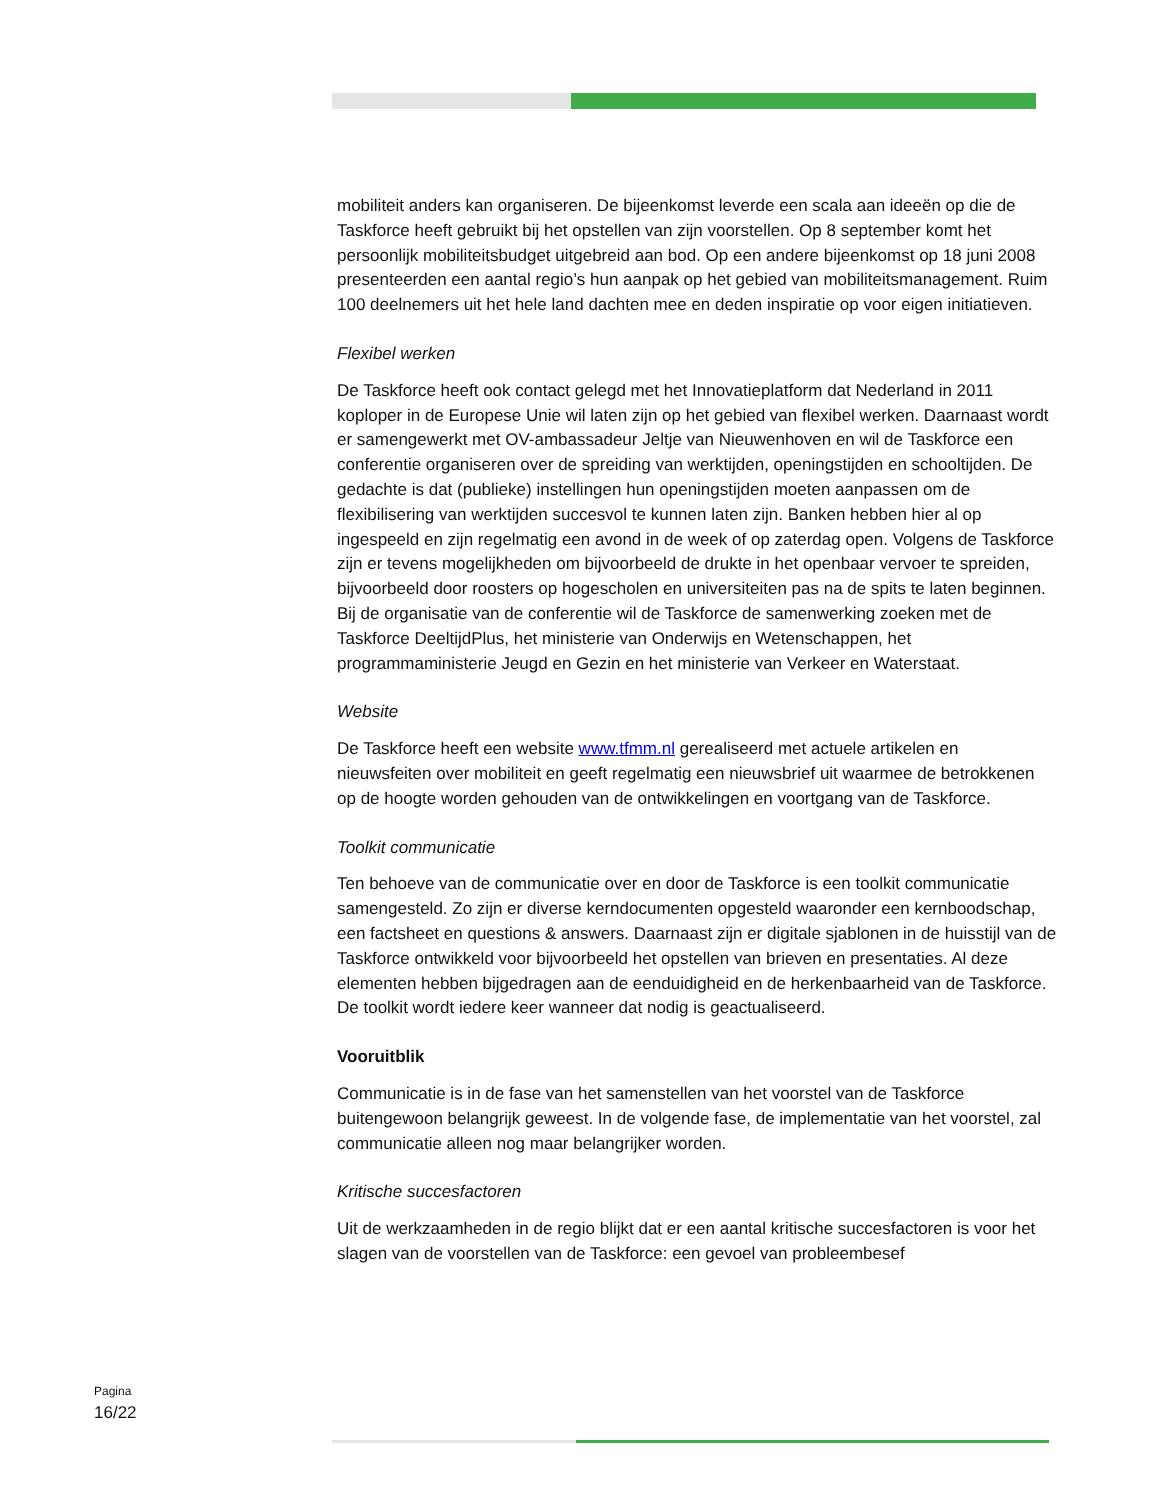mobiliteit anders kan organiseren. De bijeenkomst leverde een scala aan ideeën op die de Taskforce heeft gebruikt bij het opstellen van zijn voorstellen. Op 8 september komt het persoonlijk mobiliteitsbudget uitgebreid aan bod. Op een andere bijeenkomst op 18 juni 2008 presenteerden een aantal regio’s hun aanpak op het gebied van mobiliteitsmanagement. Ruim 100 deelnemers uit het hele land dachten mee en deden inspiratie op voor eigen initiatieven.
Flexibel werken
De Taskforce heeft ook contact gelegd met het Innovatieplatform dat Nederland in 2011 koploper in de Europese Unie wil laten zijn op het gebied van flexibel werken. Daarnaast wordt er samengewerkt met OV-ambassadeur Jeltje van Nieuwenhoven en wil de Taskforce een conferentie organiseren over de spreiding van werktijden, openingstijden en schooltijden. De gedachte is dat (publieke) instellingen hun openingstijden moeten aanpassen om de flexibilisering van werktijden succesvol te kunnen laten zijn. Banken hebben hier al op ingespeeld en zijn regelmatig een avond in de week of op zaterdag open. Volgens de Taskforce zijn er tevens mogelijkheden om bijvoorbeeld de drukte in het openbaar vervoer te spreiden, bijvoorbeeld door roosters op hogescholen en universiteiten pas na de spits te laten beginnen. Bij de organisatie van de conferentie wil de Taskforce de samenwerking zoeken met de Taskforce DeeltijdPlus, het ministerie van Onderwijs en Wetenschappen, het programmaministerie Jeugd en Gezin en het ministerie van Verkeer en Waterstaat.
Website
De Taskforce heeft een website www.tfmm.nl gerealiseerd met actuele artikelen en nieuwsfeiten over mobiliteit en geeft regelmatig een nieuwsbrief uit waarmee de betrokkenen op de hoogte worden gehouden van de ontwikkelingen en voortgang van de Taskforce.
Toolkit communicatie
Ten behoeve van de communicatie over en door de Taskforce is een toolkit communicatie samengesteld. Zo zijn er diverse kerndocumenten opgesteld waaronder een kernboodschap, een factsheet en questions & answers. Daarnaast zijn er digitale sjablonen in de huisstijl van de Taskforce ontwikkeld voor bijvoorbeeld het opstellen van brieven en presentaties. Al deze elementen hebben bijgedragen aan de eenduidigheid en de herkenbaarheid van de Taskforce. De toolkit wordt iedere keer wanneer dat nodig is geactualiseerd.
Vooruitblik
Communicatie is in de fase van het samenstellen van het voorstel van de Taskforce buitengewoon belangrijk geweest. In de volgende fase, de implementatie van het voorstel, zal communicatie alleen nog maar belangrijker worden.
Kritische succesfactoren
Uit de werkzaamheden in de regio blijkt dat er een aantal kritische succesfactoren is voor het slagen van de voorstellen van de Taskforce: een gevoel van probleembesef
Pagina
16/22